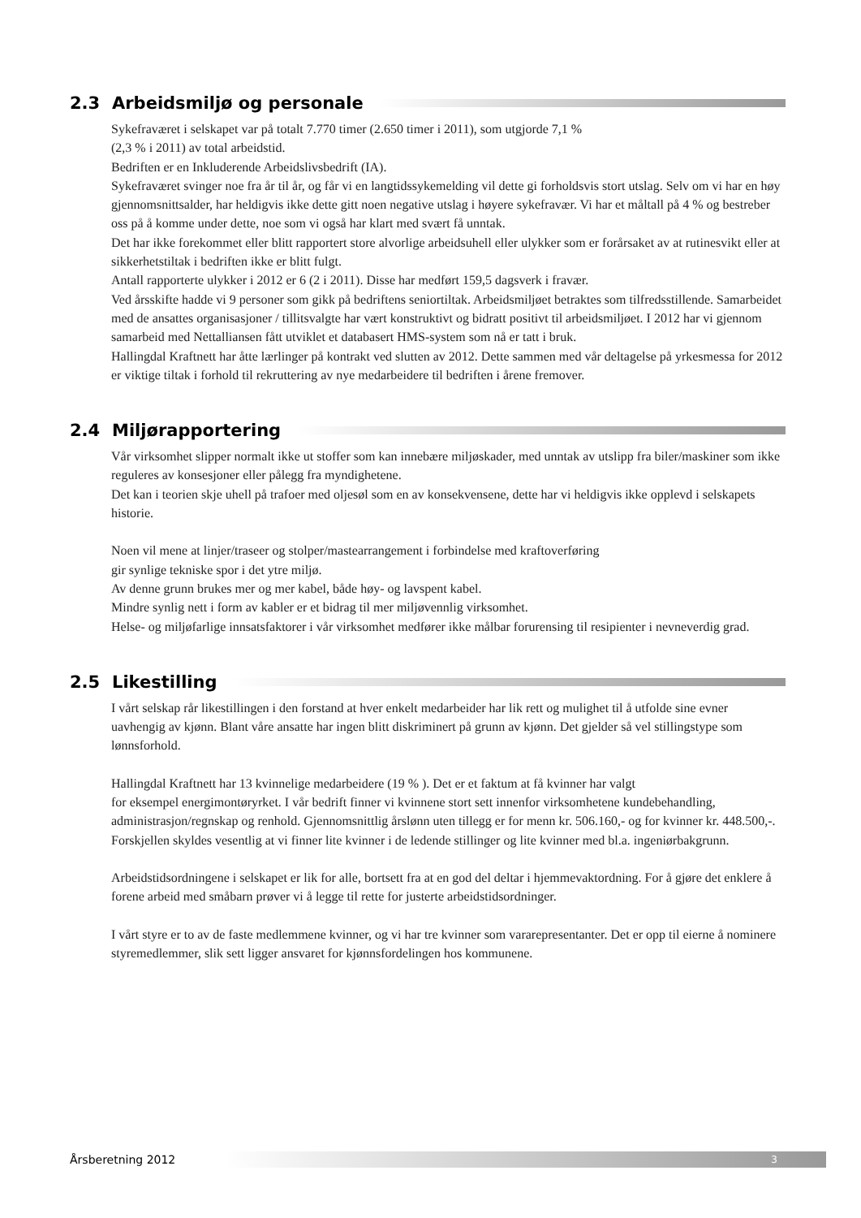2.3 Arbeidsmiljø og personale
Sykefraværet i selskapet var på totalt 7.770 timer (2.650 timer i 2011), som utgjorde 7,1 %
(2,3 % i 2011) av total arbeidstid.
Bedriften er en Inkluderende Arbeidslivsbedrift (IA).
Sykefraværet svinger noe fra år til år, og får vi en langtidssykemelding vil dette gi forholdsvis stort utslag. Selv om vi har en høy gjennomsnittsalder, har heldigvis ikke dette gitt noen negative utslag i høyere sykefravær. Vi har et måltall på 4 % og bestreber oss på å komme under dette, noe som vi også har klart med svært få unntak.
Det har ikke forekommet eller blitt rapportert store alvorlige arbeidsuhell eller ulykker som er forårsaket av at rutinesvikt eller at sikkerhetstiltak i bedriften ikke er blitt fulgt.
Antall rapporterte ulykker i 2012 er 6 (2 i 2011). Disse har medført 159,5 dagsverk i fravær.
Ved årsskifte hadde vi 9 personer som gikk på bedriftens seniortiltak. Arbeidsmiljøet betraktes som tilfredsstillende. Samarbeidet med de ansattes organisasjoner / tillitsvalgte har vært konstruktivt og bidratt positivt til arbeidsmiljøet. I 2012 har vi gjennom samarbeid med Nettalliansen fått utviklet et databasert HMS-system som nå er tatt i bruk.
Hallingdal Kraftnett har åtte lærlinger på kontrakt ved slutten av 2012. Dette sammen med vår deltagelse på yrkesmessa for 2012 er viktige tiltak i forhold til rekruttering av nye medarbeidere til bedriften i årene fremover.
2.4 Miljørapportering
Vår virksomhet slipper normalt ikke ut stoffer som kan innebære miljøskader, med unntak av utslipp fra biler/maskiner som ikke reguleres av konsesjoner eller pålegg fra myndighetene.
Det kan i teorien skje uhell på trafoer med oljesøl som en av konsekvensene, dette har vi heldigvis ikke opplevd i selskapets historie.
Noen vil mene at linjer/traseer og stolper/mastearrangement i forbindelse med kraftoverføring
gir synlige tekniske spor i det ytre miljø.
Av denne grunn brukes mer og mer kabel, både høy- og lavspent kabel.
Mindre synlig nett i form av kabler er et bidrag til mer miljøvennlig virksomhet.
Helse- og miljøfarlige innsatsfaktorer i vår virksomhet medfører ikke målbar forurensing til resipienter i nevneverdig grad.
2.5 Likestilling
I vårt selskap rår likestillingen i den forstand at hver enkelt medarbeider har lik rett og mulighet til å utfolde sine evner uavhengig av kjønn. Blant våre ansatte har ingen blitt diskriminert på grunn av kjønn. Det gjelder så vel stillingstype som lønnsforhold.
Hallingdal Kraftnett har 13 kvinnelige medarbeidere (19 % ). Det er et faktum at få kvinner har valgt
for eksempel energimontøryrket. I vår bedrift finner vi kvinnene stort sett innenfor virksomhetene kundebehandling, administrasjon/regnskap og renhold. Gjennomsnittlig årslønn uten tillegg er for menn kr. 506.160,- og for kvinner kr. 448.500,-. Forskjellen skyldes vesentlig at vi finner lite kvinner i de ledende stillinger og lite kvinner med bl.a. ingeniørbakgrunn.
Arbeidstidsordningene i selskapet er lik for alle, bortsett fra at en god del deltar i hjemmevaktordning. For å gjøre det enklere å forene arbeid med småbarn prøver vi å legge til rette for justerte arbeidstidsordninger.
I vårt styre er to av de faste medlemmene kvinner, og vi har tre kvinner som vararepresentanter. Det er opp til eierne å nominere styremedlemmer, slik sett ligger ansvaret for kjønnsfordelingen hos kommunene.
Årsberetning 2012 3